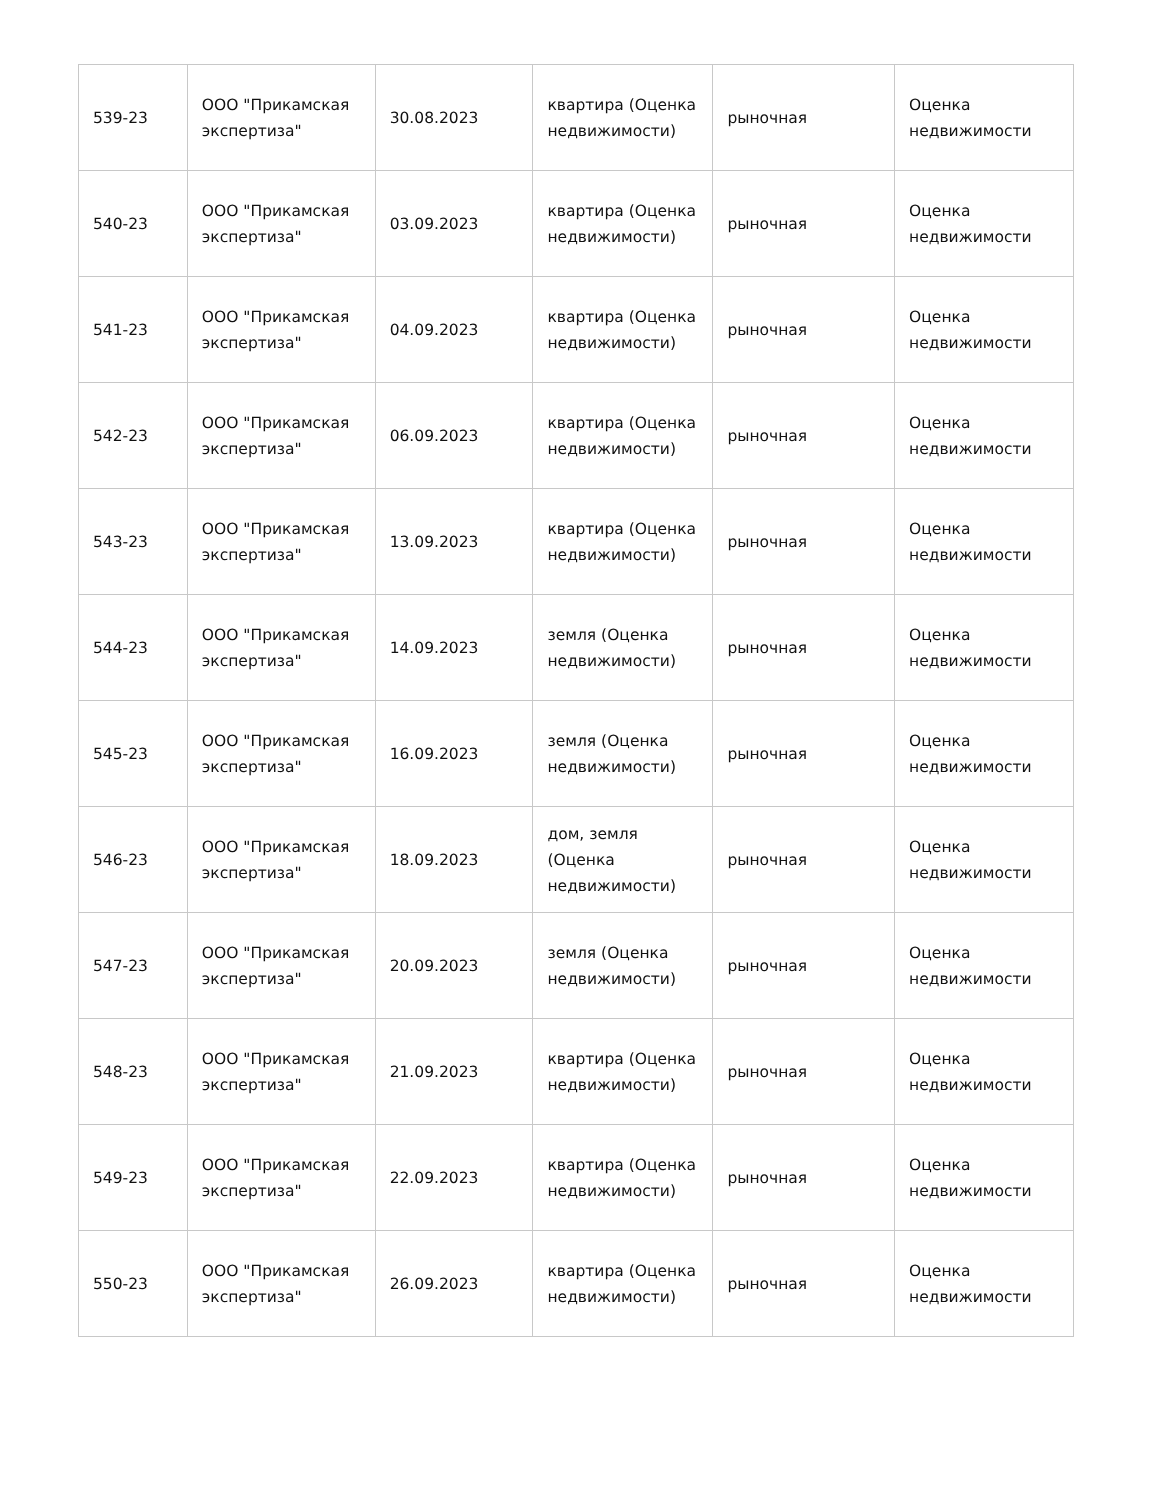| 539-23 | ООО "Прикамская экспертиза" | 30.08.2023 | квартира (Оценка недвижимости) | рыночная | Оценка недвижимости |
| 540-23 | ООО "Прикамская экспертиза" | 03.09.2023 | квартира (Оценка недвижимости) | рыночная | Оценка недвижимости |
| 541-23 | ООО "Прикамская экспертиза" | 04.09.2023 | квартира (Оценка недвижимости) | рыночная | Оценка недвижимости |
| 542-23 | ООО "Прикамская экспертиза" | 06.09.2023 | квартира (Оценка недвижимости) | рыночная | Оценка недвижимости |
| 543-23 | ООО "Прикамская экспертиза" | 13.09.2023 | квартира (Оценка недвижимости) | рыночная | Оценка недвижимости |
| 544-23 | ООО "Прикамская экспертиза" | 14.09.2023 | земля (Оценка недвижимости) | рыночная | Оценка недвижимости |
| 545-23 | ООО "Прикамская экспертиза" | 16.09.2023 | земля (Оценка недвижимости) | рыночная | Оценка недвижимости |
| 546-23 | ООО "Прикамская экспертиза" | 18.09.2023 | дом, земля (Оценка недвижимости) | рыночная | Оценка недвижимости |
| 547-23 | ООО "Прикамская экспертиза" | 20.09.2023 | земля (Оценка недвижимости) | рыночная | Оценка недвижимости |
| 548-23 | ООО "Прикамская экспертиза" | 21.09.2023 | квартира (Оценка недвижимости) | рыночная | Оценка недвижимости |
| 549-23 | ООО "Прикамская экспертиза" | 22.09.2023 | квартира (Оценка недвижимости) | рыночная | Оценка недвижимости |
| 550-23 | ООО "Прикамская экспертиза" | 26.09.2023 | квартира (Оценка недвижимости) | рыночная | Оценка недвижимости |